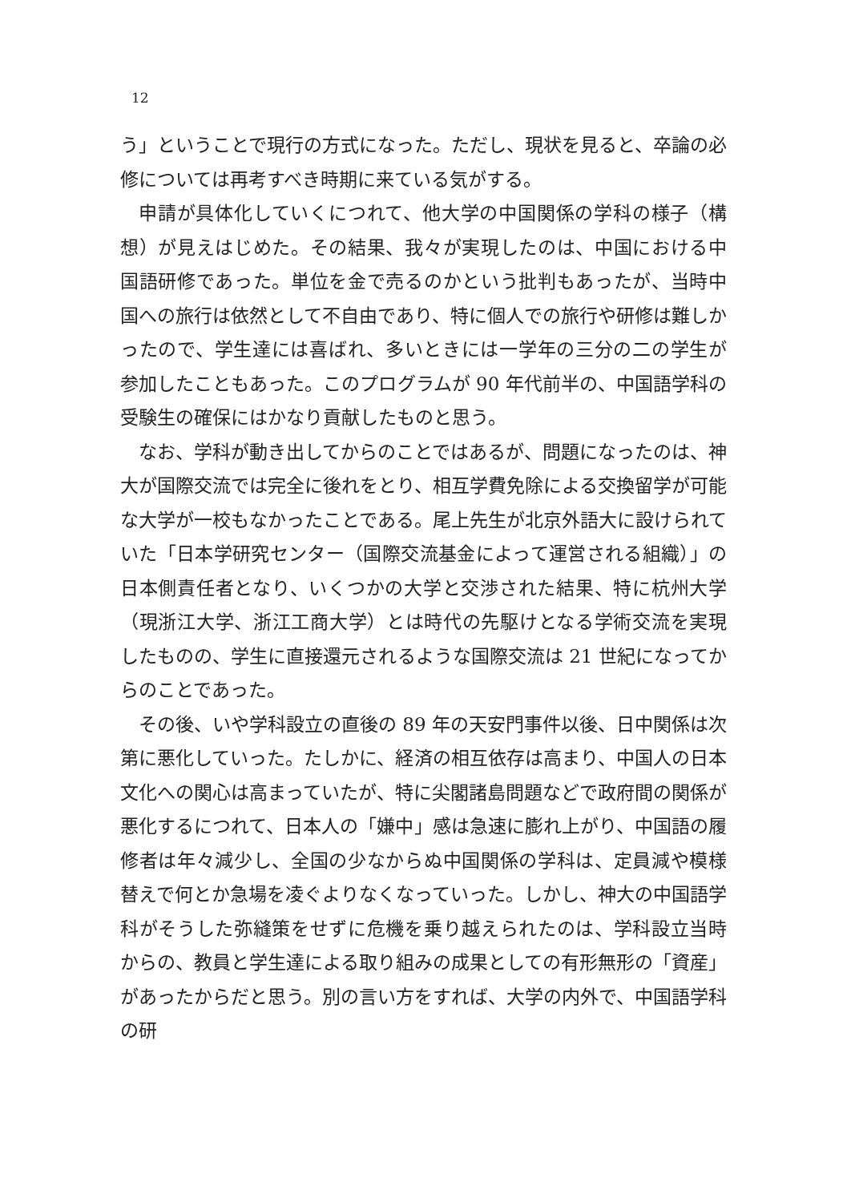12
う」ということで現行の方式になった。ただし、現状を見ると、卒論の必修については再考すべき時期に来ている気がする。
申請が具体化していくにつれて、他大学の中国関係の学科の様子（構想）が見えはじめた。その結果、我々が実現したのは、中国における中国語研修であった。単位を金で売るのかという批判もあったが、当時中国への旅行は依然として不自由であり、特に個人での旅行や研修は難しかったので、学生達には喜ばれ、多いときには一学年の三分の二の学生が参加したこともあった。このプログラムが 90 年代前半の、中国語学科の受験生の確保にはかなり貢献したものと思う。
なお、学科が動き出してからのことではあるが、問題になったのは、神大が国際交流では完全に後れをとり、相互学費免除による交換留学が可能な大学が一校もなかったことである。尾上先生が北京外語大に設けられていた「日本学研究センター（国際交流基金によって運営される組織）」の日本側責任者となり、いくつかの大学と交渉された結果、特に杭州大学（現浙江大学、浙江工商大学）とは時代の先駆けとなる学術交流を実現したものの、学生に直接還元されるような国際交流は 21 世紀になってからのことであった。
その後、いや学科設立の直後の 89 年の天安門事件以後、日中関係は次第に悪化していった。たしかに、経済の相互依存は高まり、中国人の日本文化への関心は高まっていたが、特に尖閣諸島問題などで政府間の関係が悪化するにつれて、日本人の「嫌中」感は急速に膨れ上がり、中国語の履修者は年々減少し、全国の少なからぬ中国関係の学科は、定員減や模様替えで何とか急場を凌ぐよりなくなっていった。しかし、神大の中国語学科がそうした弥縫策をせずに危機を乗り越えられたのは、学科設立当時からの、教員と学生達による取り組みの成果としての有形無形の「資産」があったからだと思う。別の言い方をすれば、大学の内外で、中国語学科の研